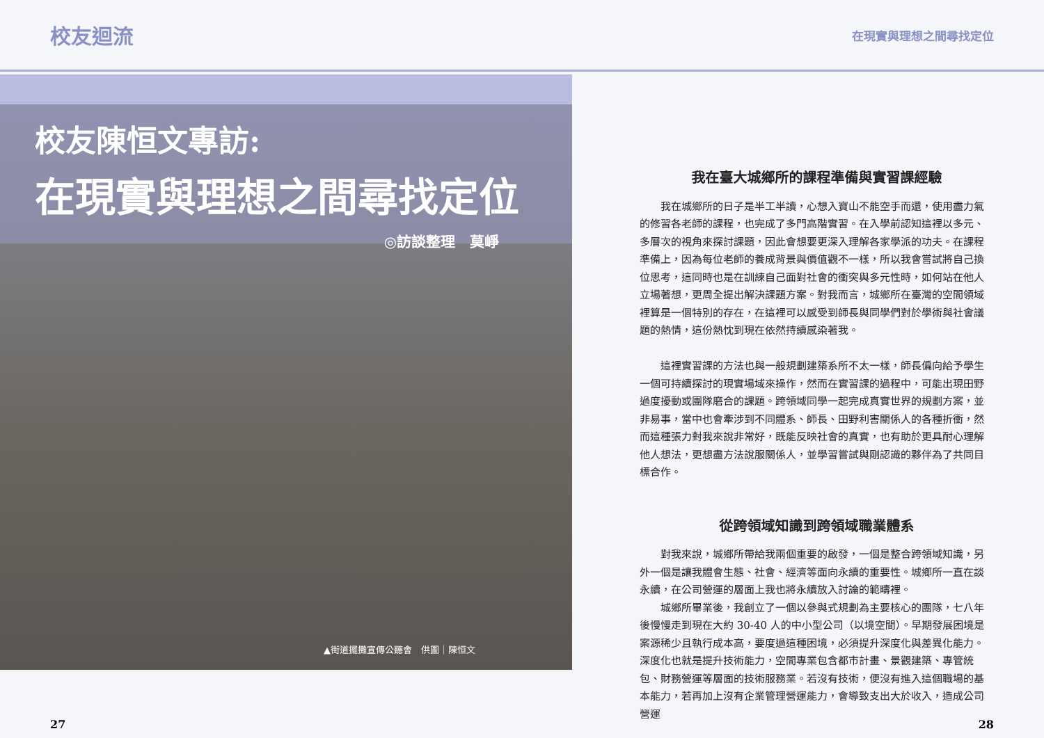校友迴流
在現實與理想之間尋找定位
校友陳恒文專訪:
在現實與理想之間尋找定位
◎訪談整理　莫崢
▲街道擺攤宣傳公聽會　供圖｜陳恒文
我在臺大城鄉所的課程準備與實習課經驗
我在城鄉所的日子是半工半讀，心想入寶山不能空手而還，使用盡力氣的修習各老師的課程，也完成了多門高階實習。在入學前認知這裡以多元、多層次的視角來探討課題，因此會想要更深入理解各家學派的功夫。在課程準備上，因為每位老師的養成背景與價值觀不一樣，所以我會嘗試將自己換位思考，這同時也是在訓練自己面對社會的衝突與多元性時，如何站在他人立場著想，更周全提出解決課題方案。對我而言，城鄉所在臺灣的空間領域裡算是一個特別的存在，在這裡可以感受到師長與同學們對於學術與社會議題的熱情，這份熱忱到現在依然持續感染著我。
這裡實習課的方法也與一般規劃建築系所不太一樣，師長偏向給予學生一個可持續探討的現實場域來操作，然而在實習課的過程中，可能出現田野過度擾動或團隊磨合的課題。跨領域同學一起完成真實世界的規劃方案，並非易事，當中也會牽涉到不同體系、師長、田野利害關係人的各種折衝，然而這種張力對我來說非常好，既能反映社會的真實，也有助於更具耐心理解他人想法，更想盡方法說服關係人，並學習嘗試與剛認識的夥伴為了共同目標合作。
從跨領域知識到跨領域職業體系
對我來說，城鄉所帶給我兩個重要的啟發，一個是整合跨領域知識，另外一個是讓我體會生態、社會、經濟等面向永續的重要性。城鄉所一直在談永續，在公司營運的層面上我也將永續放入討論的範疇裡。
城鄉所畢業後，我創立了一個以參與式規劃為主要核心的團隊，七八年後慢慢走到現在大約 30-40 人的中小型公司（以境空間）。早期發展困境是案源稀少且執行成本高，要度過這種困境，必須提升深度化與差異化能力。深度化也就是提升技術能力，空間專業包含都市計畫、景觀建築、專管統包、財務營運等層面的技術服務業。若沒有技術，便沒有進入這個職場的基本能力，若再加上沒有企業管理營運能力，會導致支出大於收入，造成公司營運
27 28